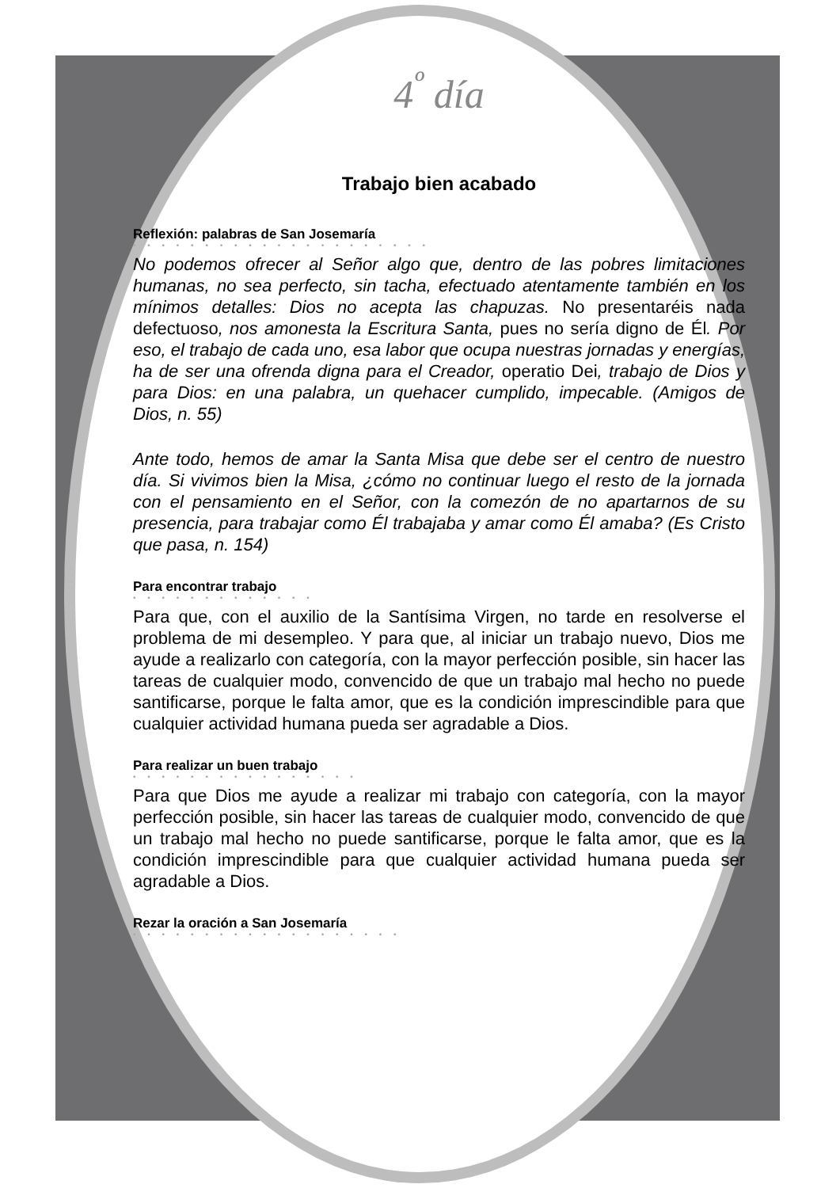4<sup>º</sup> día
Trabajo bien acabado
Reflexión: palabras de San Josemaría
• • • • • • • • • • • • • • • • • • • • •
No podemos ofrecer al Señor algo que, dentro de las pobres limitaciones humanas, no sea perfecto, sin tacha, efectuado atentamente también en los mínimos detalles: Dios no acepta las chapuzas. No presentaréis nada defectuoso, nos amonesta la Escritura Santa, pues no sería digno de Él. Por eso, el trabajo de cada uno, esa labor que ocupa nuestras jornadas y energías, ha de ser una ofrenda digna para el Creador, operatio Dei, trabajo de Dios y para Dios: en una palabra, un quehacer cumplido, impecable. (Amigos de Dios, n. 55)
Ante todo, hemos de amar la Santa Misa que debe ser el centro de nuestro día. Si vivimos bien la Misa, ¿cómo no continuar luego el resto de la jornada con el pensamiento en el Señor, con la comezón de no apartarnos de su presencia, para trabajar como Él trabajaba y amar como Él amaba? (Es Cristo que pasa, n. 154)
Para encontrar trabajo
• • • • • • • • • • • • •
Para que, con el auxilio de la Santísima Virgen, no tarde en resolverse el problema de mi desempleo. Y para que, al iniciar un trabajo nuevo, Dios me ayude a realizarlo con categoría, con la mayor perfección posible, sin hacer las tareas de cualquier modo, convencido de que un trabajo mal hecho no puede santificarse, porque le falta amor, que es la condición imprescindible para que cualquier actividad humana pueda ser agradable a Dios.
Para realizar un buen trabajo
• • • • • • • • • • • • • • • •
Para que Dios me ayude a realizar mi trabajo con categoría, con la mayor perfección posible, sin hacer las tareas de cualquier modo, convencido de que un trabajo mal hecho no puede santificarse, porque le falta amor, que es la condición imprescindible para que cualquier actividad humana pueda ser agradable a Dios.
Rezar la oración a San Josemaría
• • • • • • • • • • • • • • • • • • •